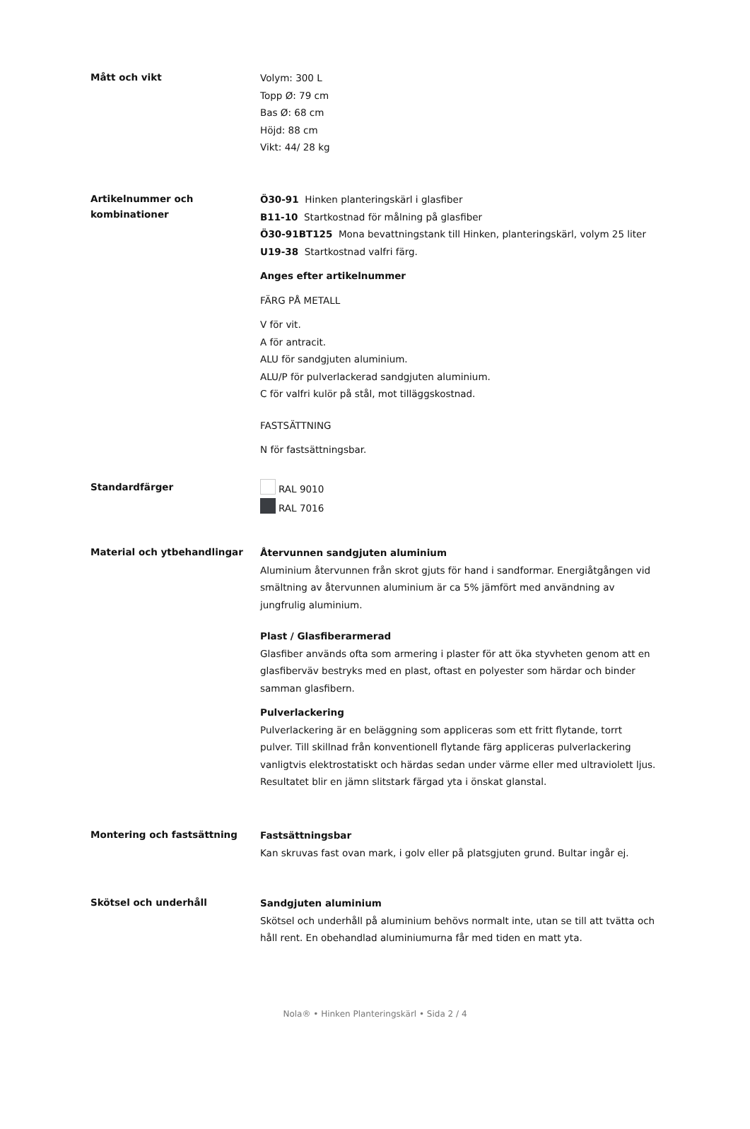Mått och vikt
Volym: 300 L
Topp Ø: 79 cm
Bas Ø: 68 cm
Höjd: 88 cm
Vikt: 44/ 28 kg
Artikelnummer och kombinationer
Ö30-91 Hinken planteringskärl i glasfiber
B11-10 Startkostnad för målning på glasfiber
Ö30-91BT125 Mona bevattningstank till Hinken, planteringskärl, volym 25 liter
U19-38 Startkostnad valfri färg.
Anges efter artikelnummer
FÄRG PÅ METALL
V för vit.
A för antracit.
ALU för sandgjuten aluminium.
ALU/P för pulverlackerad sandgjuten aluminium.
C för valfri kulör på stål, mot tilläggskostnad.
FASTSÄTTNING
N för fastsättningsbar.
Standardfärger
RAL 9010
RAL 7016
Material och ytbehandlingar
Återvunnen sandgjuten aluminium
Aluminium återvunnen från skrot gjuts för hand i sandformar. Energiåtgången vid smältning av återvunnen aluminium är ca 5% jämfört med användning av jungfrulig aluminium.
Plast / Glasfiberarmerad
Glasfiber används ofta som armering i plaster för att öka styvheten genom att en glasfiberväv bestryks med en plast, oftast en polyester som härdar och binder samman glasfibern.
Pulverlackering
Pulverlackering är en beläggning som appliceras som ett fritt flytande, torrt pulver. Till skillnad från konventionell flytande färg appliceras pulverlackering vanligtvis elektrostatiskt och härdas sedan under värme eller med ultraviolett ljus. Resultatet blir en jämn slitstark färgad yta i önskat glanstal.
Montering och fastsättning
Fastsättningsbar
Kan skruvas fast ovan mark, i golv eller på platsgjuten grund. Bultar ingår ej.
Skötsel och underhåll
Sandgjuten aluminium
Skötsel och underhåll på aluminium behövs normalt inte, utan se till att tvätta och håll rent. En obehandlad aluminiumurna får med tiden en matt yta.
Nola® • Hinken Planteringskärl • Sida 2 / 4